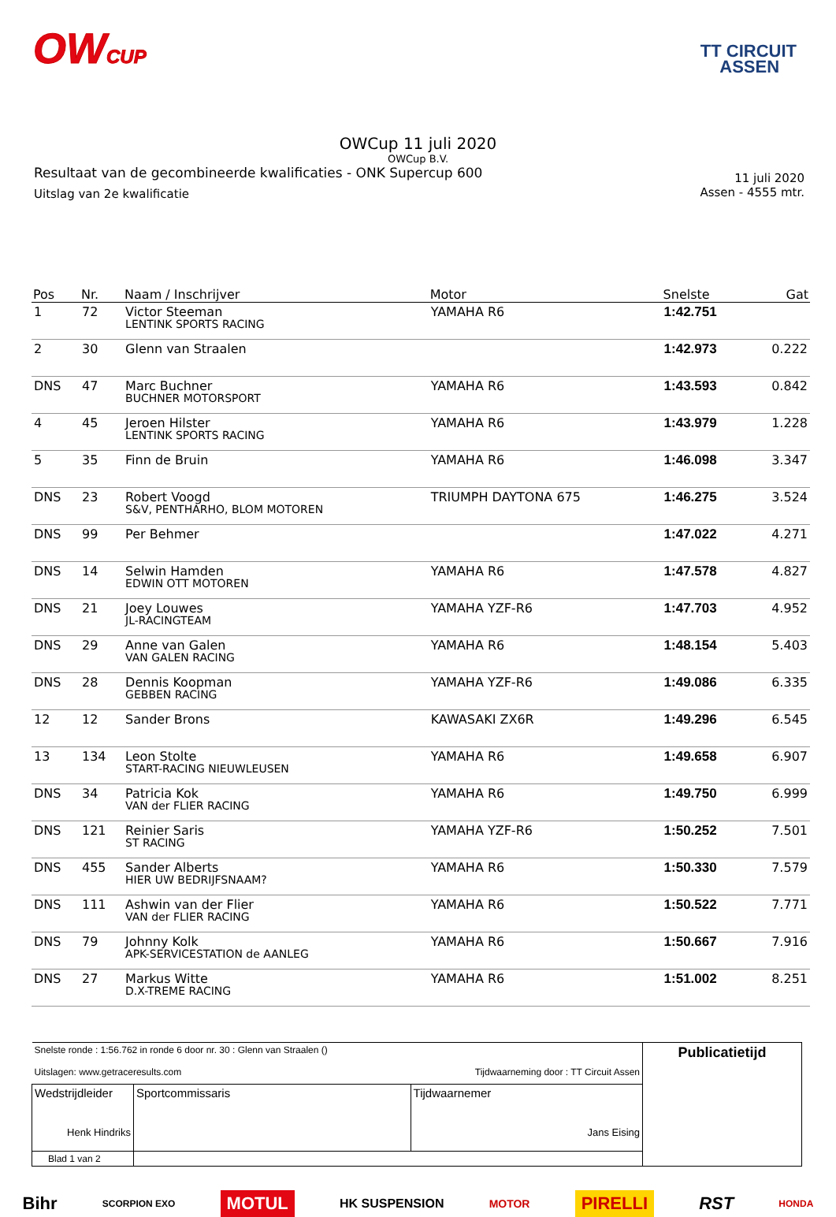OWCUP
TT CIRCUIT
ASSEN
OWCup 11 juli 2020
OWCup B.V.
Resultaat van de gecombineerde kwalificaties - ONK Supercup 600
Uitslag van 2e kwalificatie
11 juli 2020
Assen - 4555 mtr.
| Pos | Nr. | Naam / Inschrijver | Motor | Snelste | Gat |
| --- | --- | --- | --- | --- | --- |
| 1 | 72 | Victor Steeman LENTINK SPORTS RACING | YAMAHA R6 | 1:42.751 | |
| 2 | 30 | Glenn van Straalen | | 1:42.973 | 0.222 |
| DNS | 47 | Marc Buchner BUCHNER MOTORSPORT | YAMAHA R6 | 1:43.593 | 0.842 |
| 4 | 45 | Jeroen Hilster LENTINK SPORTS RACING | YAMAHA R6 | 1:43.979 | 1.228 |
| 5 | 35 | Finn de Bruin | YAMAHA R6 | 1:46.098 | 3.347 |
| DNS | 23 | Robert Voogd S&V, PENTHARHO, BLOM MOTOREN | TRIUMPH DAYTONA 675 | 1:46.275 | 3.524 |
| DNS | 99 | Per Behmer | | 1:47.022 | 4.271 |
| DNS | 14 | Selwin Hamden EDWIN OTT MOTOREN | YAMAHA R6 | 1:47.578 | 4.827 |
| DNS | 21 | Joey Louwes JL-RACINGTEAM | YAMAHA YZF-R6 | 1:47.703 | 4.952 |
| DNS | 29 | Anne van Galen VAN GALEN RACING | YAMAHA R6 | 1:48.154 | 5.403 |
| DNS | 28 | Dennis Koopman GEBBEN RACING | YAMAHA YZF-R6 | 1:49.086 | 6.335 |
| 12 | 12 | Sander Brons | KAWASAKI ZX6R | 1:49.296 | 6.545 |
| 13 | 134 | Leon Stolte START-RACING NIEUWLEUSEN | YAMAHA R6 | 1:49.658 | 6.907 |
| DNS | 34 | Patricia Kok VAN der FLIER RACING | YAMAHA R6 | 1:49.750 | 6.999 |
| DNS | 121 | Reinier Saris ST RACING | YAMAHA YZF-R6 | 1:50.252 | 7.501 |
| DNS | 455 | Sander Alberts HIER UW BEDRIJFSNAAM? | YAMAHA R6 | 1:50.330 | 7.579 |
| DNS | 111 | Ashwin van der Flier VAN der FLIER RACING | YAMAHA R6 | 1:50.522 | 7.771 |
| DNS | 79 | Johnny Kolk APK-SERVICESTATION de AANLEG | YAMAHA R6 | 1:50.667 | 7.916 |
| DNS | 27 | Markus Witte D.X-TREME RACING | YAMAHA R6 | 1:51.002 | 8.251 |
| Snelste ronde : 1:56.762 in ronde 6 door nr. 30 : Glenn van Straalen () Uitslagen: www.getraceresults.com Tijdwaarneming door : TT Circuit Assen | | | Publicatietijd |
| Wedstrijdleider Henk Hindriks | Sportcommissaris | Tijdwaarnemer Jans Eising | |
| Blad 1 van 2 | | | |
Bihr SCORPION EXO MOTUL HK SUSPENSION MOTOR PIRELLI RST HONDA